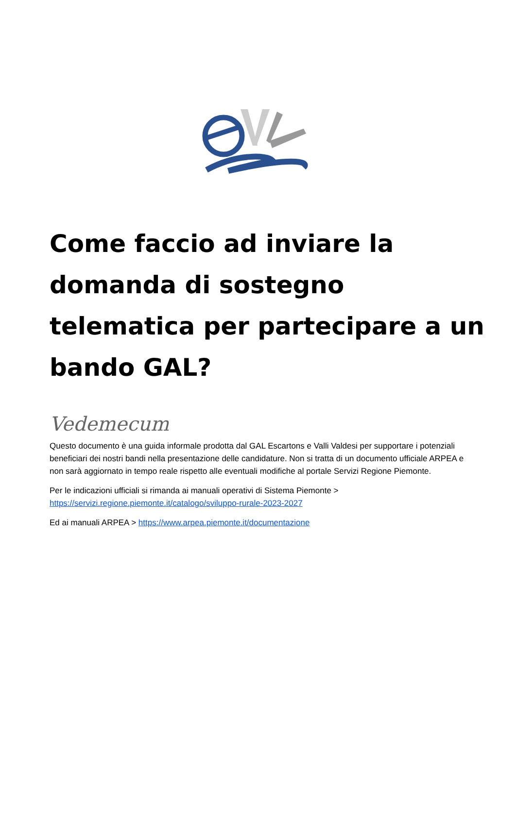Come faccio ad inviare la domanda di sostegno telematica per partecipare a un bando GAL?
Vedemecum
Questo documento è una guida informale prodotta dal GAL Escartons e Valli Valdesi per supportare i potenziali beneficiari dei nostri bandi nella presentazione delle candidature. Non si tratta di un documento ufficiale ARPEA e non sarà aggiornato in tempo reale rispetto alle eventuali modifiche al portale Servizi Regione Piemonte.
Per le indicazioni ufficiali si rimanda ai manuali operativi di Sistema Piemonte > https://servizi.regione.piemonte.it/catalogo/sviluppo-rurale-2023-2027
Ed ai manuali ARPEA > https://www.arpea.piemonte.it/documentazione